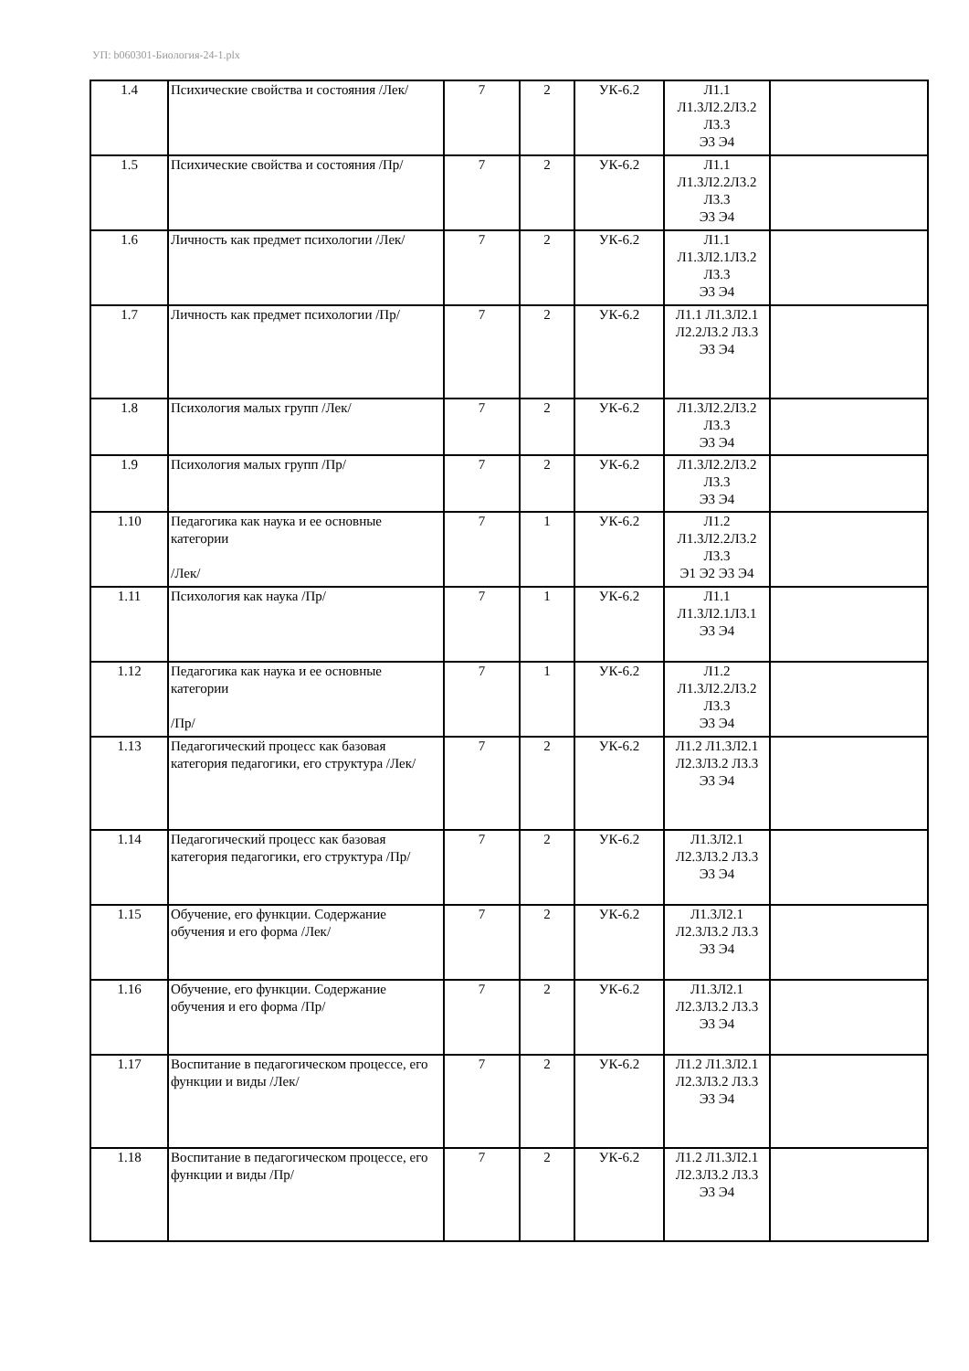УП: b060301-Биология-24-1.plx
| 1.4 | Психические свойства и состояния /Лек/ | 7 | 2 | УК-6.2 | Л1.1 Л1.3Л2.2Л3.2 Л3.3 Э3 Э4 | |
| 1.5 | Психические свойства и состояния /Пр/ | 7 | 2 | УК-6.2 | Л1.1 Л1.3Л2.2Л3.2 Л3.3 Э3 Э4 | |
| 1.6 | Личность как предмет психологии /Лек/ | 7 | 2 | УК-6.2 | Л1.1 Л1.3Л2.1Л3.2 Л3.3 Э3 Э4 | |
| 1.7 | Личность как предмет психологии /Пр/ | 7 | 2 | УК-6.2 | Л1.1 Л1.3Л2.1 Л2.2Л3.2 Л3.3 Э3 Э4 | |
| 1.8 | Психология малых групп /Лек/ | 7 | 2 | УК-6.2 | Л1.3Л2.2Л3.2 Л3.3 Э3 Э4 | |
| 1.9 | Психология малых групп /Пр/ | 7 | 2 | УК-6.2 | Л1.3Л2.2Л3.2 Л3.3 Э3 Э4 | |
| 1.10 | Педагогика как наука и ее основные категории /Лек/ | 7 | 1 | УК-6.2 | Л1.2 Л1.3Л2.2Л3.2 Л3.3 Э1 Э2 Э3 Э4 | |
| 1.11 | Психология как наука /Пр/ | 7 | 1 | УК-6.2 | Л1.1 Л1.3Л2.1Л3.1 Э3 Э4 | |
| 1.12 | Педагогика как наука и ее основные категории /Пр/ | 7 | 1 | УК-6.2 | Л1.2 Л1.3Л2.2Л3.2 Л3.3 Э3 Э4 | |
| 1.13 | Педагогический процесс как базовая категория педагогики, его структура /Лек/ | 7 | 2 | УК-6.2 | Л1.2 Л1.3Л2.1 Л2.3Л3.2 Л3.3 Э3 Э4 | |
| 1.14 | Педагогический процесс как базовая категория педагогики, его структура /Пр/ | 7 | 2 | УК-6.2 | Л1.3Л2.1 Л2.3Л3.2 Л3.3 Э3 Э4 | |
| 1.15 | Обучение, его функции. Содержание обучения и его форма /Лек/ | 7 | 2 | УК-6.2 | Л1.3Л2.1 Л2.3Л3.2 Л3.3 Э3 Э4 | |
| 1.16 | Обучение, его функции. Содержание обучения и его форма /Пр/ | 7 | 2 | УК-6.2 | Л1.3Л2.1 Л2.3Л3.2 Л3.3 Э3 Э4 | |
| 1.17 | Воспитание в педагогическом процессе, его функции и виды /Лек/ | 7 | 2 | УК-6.2 | Л1.2 Л1.3Л2.1 Л2.3Л3.2 Л3.3 Э3 Э4 | |
| 1.18 | Воспитание в педагогическом процессе, его функции и виды /Пр/ | 7 | 2 | УК-6.2 | Л1.2 Л1.3Л2.1 Л2.3Л3.2 Л3.3 Э3 Э4 | |